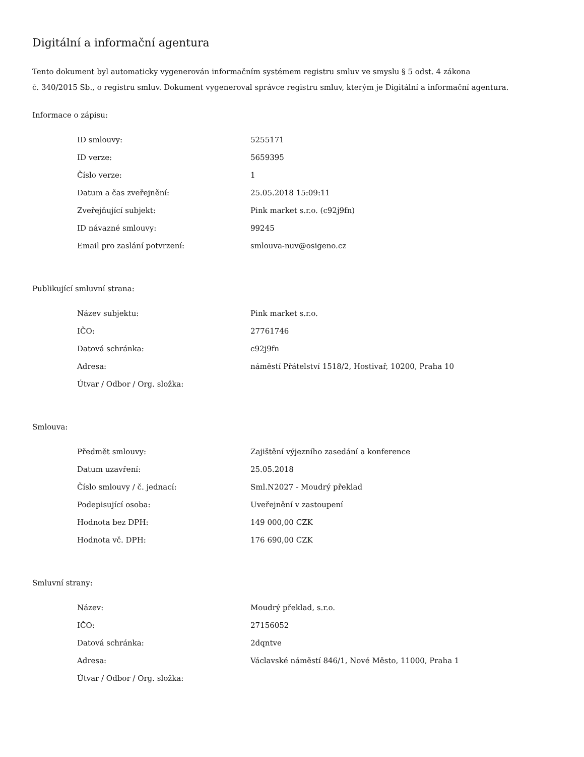Digitální a informační agentura
Tento dokument byl automaticky vygenerován informačním systémem registru smluv ve smyslu § 5 odst. 4 zákona
č. 340/2015 Sb., o registru smluv. Dokument vygeneroval správce registru smluv, kterým je Digitální a informační agentura.
Informace o zápisu:
| ID smlouvy: | 5255171 |
| ID verze: | 5659395 |
| Číslo verze: | 1 |
| Datum a čas zveřejnění: | 25.05.2018 15:09:11 |
| Zveřejňující subjekt: | Pink market s.r.o. (c92j9fn) |
| ID návazné smlouvy: | 99245 |
| Email pro zaslání potvrzení: | smlouva-nuv@osigeno.cz |
Publikující smluvní strana:
| Název subjektu: | Pink market s.r.o. |
| IČO: | 27761746 |
| Datová schránka: | c92j9fn |
| Adresa: | náměstí Přátelství 1518/2, Hostivař, 10200, Praha 10 |
| Útvar / Odbor / Org. složka: | |
Smlouva:
| Předmět smlouvy: | Zajištění výjezního zasedání a konference |
| Datum uzavření: | 25.05.2018 |
| Číslo smlouvy / č. jednací: | Sml.N2027 - Moudrý překlad |
| Podepisující osoba: | Uveřejnění v zastoupení |
| Hodnota bez DPH: | 149 000,00 CZK |
| Hodnota vč. DPH: | 176 690,00 CZK |
Smluvní strany:
| Název: | Moudrý překlad, s.r.o. |
| IČO: | 27156052 |
| Datová schránka: | 2dqntve |
| Adresa: | Václavské náměstí 846/1, Nové Město, 11000, Praha 1 |
| Útvar / Odbor / Org. složka: | |